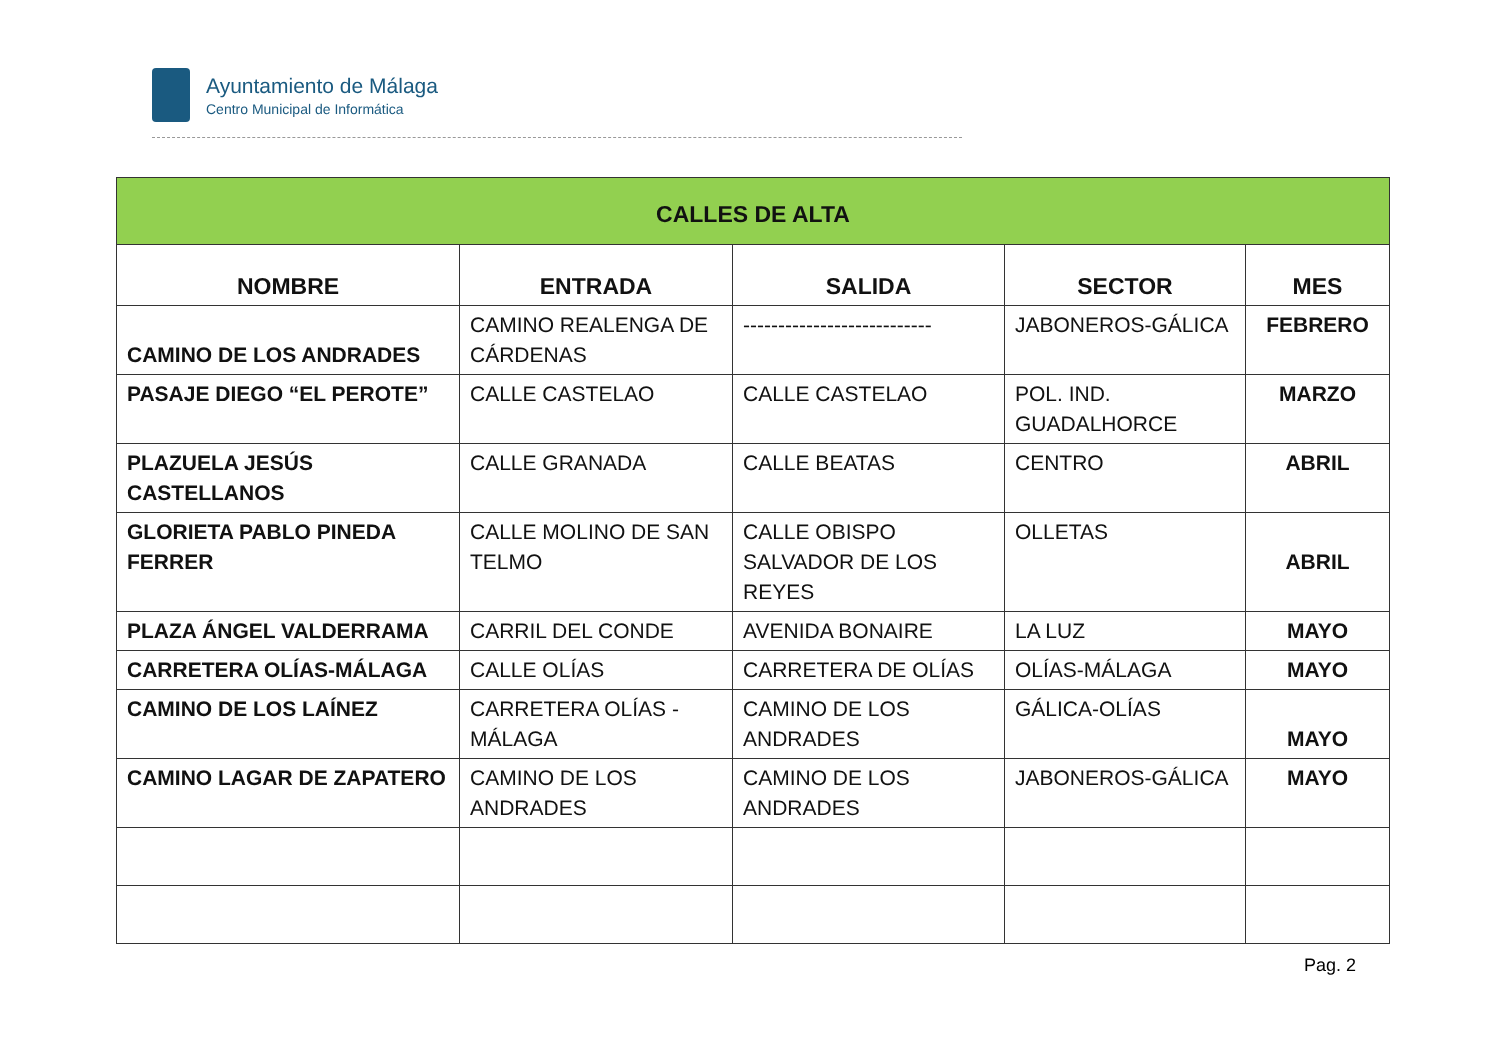Ayuntamiento de Málaga
Centro Municipal de Informática
| CALLES DE ALTA | | | | |
| --- | --- | --- | --- | --- |
| NOMBRE | ENTRADA | SALIDA | SECTOR | MES |
| CAMINO DE LOS ANDRADES | CAMINO REALENGA DE CÁRDENAS | --------------------------- | JABONEROS-GÁLICA | FEBRERO |
| PASAJE DIEGO “EL PEROTE” | CALLE CASTELAO | CALLE CASTELAO | POL. IND. GUADALHORCE | MARZO |
| PLAZUELA JESÚS CASTELLANOS | CALLE GRANADA | CALLE BEATAS | CENTRO | ABRIL |
| GLORIETA PABLO PINEDA FERRER | CALLE MOLINO DE SAN TELMO | CALLE OBISPO SALVADOR DE LOS REYES | OLLETAS | ABRIL |
| PLAZA ÁNGEL VALDERRAMA | CARRIL DEL CONDE | AVENIDA BONAIRE | LA LUZ | MAYO |
| CARRETERA OLÍAS-MÁLAGA | CALLE OLÍAS | CARRETERA DE OLÍAS | OLÍAS-MÁLAGA | MAYO |
| CAMINO DE LOS LAÍNEZ | CARRETERA OLÍAS - MÁLAGA | CAMINO DE LOS ANDRADES | GÁLICA-OLÍAS | MAYO |
| CAMINO LAGAR DE ZAPATERO | CAMINO DE LOS ANDRADES | CAMINO DE LOS ANDRADES | JABONEROS-GÁLICA | MAYO |
Pag. 2